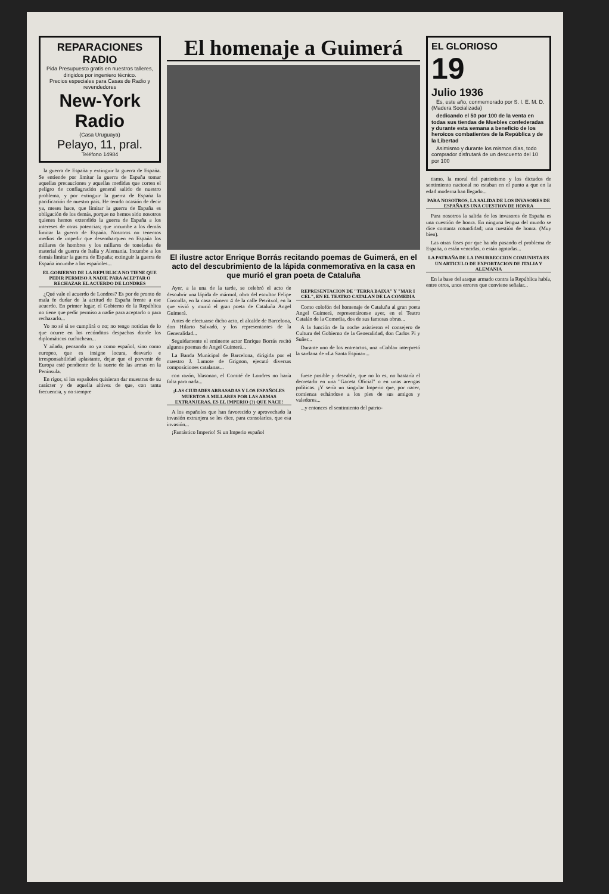REPARACIONES RADIO
Pida Presupuesto gratis en nuestros talleres, dirigidos por ingeniero técnico.
Precios especiales para Casas de Radio y revendedores
New-York Radio
(Casa Uruguaya)
Pelayo, 11, pral.
Teléfono 14984
la guerra de España y extinguir la guerra de España. Se entiende por limitar la guerra de España tomar aquellas precauciones y aquellas medidas que corten el peligro de conflagración general salido de nuestro problema, y por extinguir la guerra de España la pacificación de nuestro país. He tenido ocasión de decir ya, meses hace, que limitar la guerra de España es obligación de los demás, porque no hemos sido nosotros quienes hemos extendido la guerra de España a los intereses de otras potencias; que incumbe a los demás limitar la guerra de España. Nosotros no tenemos medios de impedir que desembarquen en España los millares de hombres y los millares de toneladas de material de guerra de Italia y Alemania. Incumbe a los demás limitar la guerra de España; extinguir la guerra de España incumbe a los españoles...
EL GOBIERNO DE LA REPUBLICA NO TIENE QUE PEDIR PERMISO A NADIE PARA ACEPTAR O RECHAZAR EL ACUERDO DE LONDRES
¿Qué vale el acuerdo de Londres? Es por de pronto de mala fe dudar de la actitud de España frente a ese acuerdo. En primer lugar, el Gobierno de la República no tiene que pedir permiso a nadie para aceptarlo o para rechazarlo...
Yo no sé si se cumplirá o no; no tengo noticias de lo que ocurre en los recónditos despachos donde los diplomáticos cuchichean...
Y añado, pensando no ya como español, sino como europeo, que es insigne locura, desvarío e irresponsabilidad aplastante, dejar que el porvenir de Europa esté pendiente de la suerte de las armas en la Península.
En rigor, si los españoles quisieran dar muestras de su carácter y de aquella altivez de que, con tanta frecuencia, y no siempre
El homenaje a Guimerá
El ilustre actor Enrique Borrás recitando poemas de Guimerá, en el acto del descubrimiento de la lápida conmemorativa en la casa en que murió el gran poeta de Cataluña
Ayer, a la una de la tarde, se celebró el acto de descubrir una lápida de mármol, obra del escultor Felipe Coscolla, en la casa número 4 de la calle Petritxol, en la que vivió y murió el gran poeta de Cataluña Angel Guimerá.
Antes de efectuarse dicho acto, el alcalde de Barcelona, don Hilario Salvadó, y los representantes de la Generalidad...
Seguidamente el eminente actor Enrique Borrás recitó algunos poemas de Angel Guimerá...
La Banda Municipal de Barcelona, dirigida por el maestro J. Lamote de Grignon, ejecutó diversas composiciones catalanas...
REPRESENTACION DE "TERRA BAIXA" Y "MAR I CEL", EN EL TEATRO CATALAN DE LA COMEDIA
Como colofón del homenaje de Cataluña al gran poeta Angel Guimerá, representáronse ayer, en el Teatro Catalán de la Comedia, dos de sus famosas obras...
A la función de la noche asistieron el consejero de Cultura del Gobierno de la Generalidad, don Carlos Pi y Suñer...
Durante uno de los entreactos, una «Cobla» interpretó la sardana de «La Santa Espina»...
con razón, blasonan, el Comité de Londres no haría falta para nada...
¡LAS CIUDADES ARRASADAS Y LOS ESPAÑOLES MUERTOS A MILLARES POR LAS ARMAS EXTRANJERAS, ES EL IMPERIO (?) QUE NACE!
A los españoles que han favorecido y aprovechado la invasión extranjera se les dice, para consolarlos, que esa invasión...
¡Fantástico Imperio! Si un Imperio español
fuese posible y deseable, que no lo es, no bastaría el decretarlo en una "Gaceta Oficial" o en unas arengas políticas. ¡Y sería un singular Imperio que, por nacer, comienza echándose a los pies de sus amigos y valedores...
...y entonces el sentimiento del patrio-
EL GLORIOSO
19
Julio 1936
Es, este año, conmemorado por S. I. E. M. D. (Madera Socializada)
dedicando el 50 por 100 de la venta en todas sus tiendas de Muebles confederadas y durante esta semana a beneficio de los heroicos combatientes de la República y de la Libertad
Asimismo y durante los mismos días, todo comprador disfrutará de un descuento del 10 por 100
tismo, la moral del patriotismo y los dictados de sentimiento nacional no estaban en el punto a que en la edad moderna han llegado...
PARA NOSOTROS, LA SALIDA DE LOS INVASORES DE ESPAÑA ES UNA CUESTION DE HONRA
Para nosotros la salida de los invasores de España es una cuestión de honra. En ninguna lengua del mundo se dice contanta rotundidad; una cuestión de honra. (Muy bien).
Las otras fases por que ha ido pasando el problema de España, o están vencidas, o están agotadas...
LA PATRAÑA DE LA INSURRECCION COMUNISTA ES UN ARTICULO DE EXPORTACION DE ITALIA Y ALEMANIA
En la base del ataque armado contra la República había, entre otros, unos errores que conviene señalar...